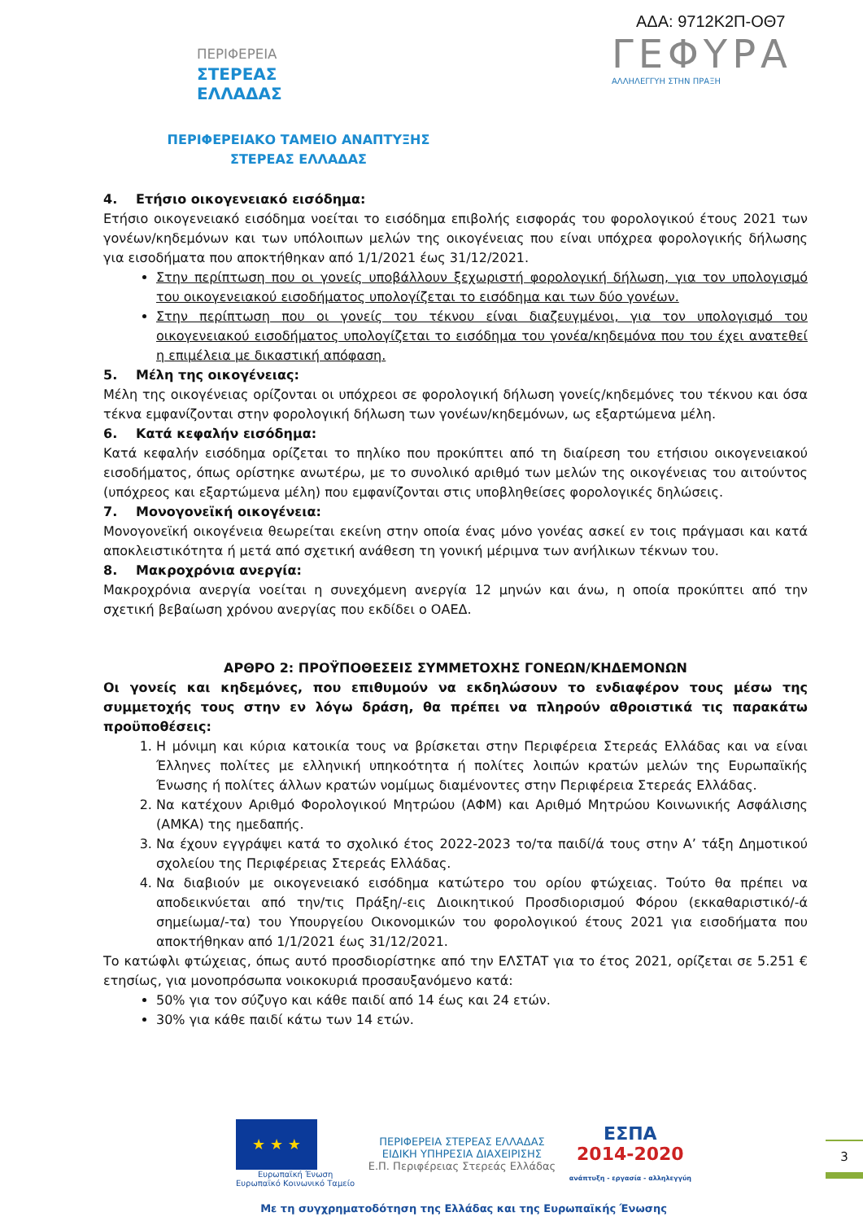ΠΕΡΙΦΕΡΕΙΑ
ΣΤΕΡΕΑΣ
ΕΛΛΑΔΑΣ
ΑΔΑ: 9712Κ2Π-ΟΘ7
ΓΕΦΥΡΑ
ΑΛΛΗΛΕΓΓΥΗ ΣΤΗΝ ΠΡΑΞΗ
ΠΕΡΙΦΕΡΕΙΑΚΟ ΤΑΜΕΙΟ ΑΝΑΠΤΥΞΗΣ
ΣΤΕΡΕΑΣ ΕΛΛΑΔΑΣ
4. Ετήσιο οικογενειακό εισόδημα:
Ετήσιο οικογενειακό εισόδημα νοείται το εισόδημα επιβολής εισφοράς του φορολογικού έτους 2021 των γονέων/κηδεμόνων και των υπόλοιπων μελών της οικογένειας που είναι υπόχρεα φορολογικής δήλωσης για εισοδήματα που αποκτήθηκαν από 1/1/2021 έως 31/12/2021.
Στην περίπτωση που οι γονείς υποβάλλουν ξεχωριστή φορολογική δήλωση, για τον υπολογισμό του οικογενειακού εισοδήματος υπολογίζεται το εισόδημα και των δύο γονέων.
Στην περίπτωση που οι γονείς του τέκνου είναι διαζευγμένοι, για τον υπολογισμό του οικογενειακού εισοδήματος υπολογίζεται το εισόδημα του γονέα/κηδεμόνα που του έχει ανατεθεί η επιμέλεια με δικαστική απόφαση.
5. Μέλη της οικογένειας:
Μέλη της οικογένειας ορίζονται οι υπόχρεοι σε φορολογική δήλωση γονείς/κηδεμόνες του τέκνου και όσα τέκνα εμφανίζονται στην φορολογική δήλωση των γονέων/κηδεμόνων, ως εξαρτώμενα μέλη.
6. Κατά κεφαλήν εισόδημα:
Κατά κεφαλήν εισόδημα ορίζεται το πηλίκο που προκύπτει από τη διαίρεση του ετήσιου οικογενειακού εισοδήματος, όπως ορίστηκε ανωτέρω, με το συνολικό αριθμό των μελών της οικογένειας του αιτούντος (υπόχρεος και εξαρτώμενα μέλη) που εμφανίζονται στις υποβληθείσες φορολογικές δηλώσεις.
7. Μονογονεϊκή οικογένεια:
Μονογονεϊκή οικογένεια θεωρείται εκείνη στην οποία ένας μόνο γονέας ασκεί εν τοις πράγμασι και κατά αποκλειστικότητα ή μετά από σχετική ανάθεση τη γονική μέριμνα των ανήλικων τέκνων του.
8. Μακροχρόνια ανεργία:
Μακροχρόνια ανεργία νοείται η συνεχόμενη ανεργία 12 μηνών και άνω, η οποία προκύπτει από την σχετική βεβαίωση χρόνου ανεργίας που εκδίδει ο ΟΑΕΔ.
ΑΡΘΡΟ 2: ΠΡΟΫΠΟΘΕΣΕΙΣ ΣΥΜΜΕΤΟΧΗΣ ΓΟΝΕΩΝ/ΚΗΔΕΜΟΝΩΝ
Οι γονείς και κηδεμόνες, που επιθυμούν να εκδηλώσουν το ενδιαφέρον τους μέσω της συμμετοχής τους στην εν λόγω δράση, θα πρέπει να πληρούν αθροιστικά τις παρακάτω προϋποθέσεις:
1. Η μόνιμη και κύρια κατοικία τους να βρίσκεται στην Περιφέρεια Στερεάς Ελλάδας και να είναι Έλληνες πολίτες με ελληνική υπηκοότητα ή πολίτες λοιπών κρατών μελών της Ευρωπαϊκής Ένωσης ή πολίτες άλλων κρατών νομίμως διαμένοντες στην Περιφέρεια Στερεάς Ελλάδας.
2. Να κατέχουν Αριθμό Φορολογικού Μητρώου (ΑΦΜ) και Αριθμό Μητρώου Κοινωνικής Ασφάλισης (ΑΜΚΑ) της ημεδαπής.
3. Να έχουν εγγράψει κατά το σχολικό έτος 2022-2023 το/τα παιδί/ά τους στην Α’ τάξη Δημοτικού σχολείου της Περιφέρειας Στερεάς Ελλάδας.
4. Να διαβιούν με οικογενειακό εισόδημα κατώτερο του ορίου φτώχειας. Τούτο θα πρέπει να αποδεικνύεται από την/τις Πράξη/-εις Διοικητικού Προσδιορισμού Φόρου (εκκαθαριστικό/-ά σημείωμα/-τα) του Υπουργείου Οικονομικών του φορολογικού έτους 2021 για εισοδήματα που αποκτήθηκαν από 1/1/2021 έως 31/12/2021.
Το κατώφλι φτώχειας, όπως αυτό προσδιορίστηκε από την ΕΛΣΤΑΤ για το έτος 2021, ορίζεται σε 5.251 € ετησίως, για μονοπρόσωπα νοικοκυριά προσαυξανόμενο κατά:
50% για τον σύζυγο και κάθε παιδί από 14 έως και 24 ετών.
30% για κάθε παιδί κάτω των 14 ετών.
★ ★ ★
Ευρωπαϊκή Ένωση
Ευρωπαϊκό Κοινωνικό Ταμείο
ΠΕΡΙΦΕΡΕΙΑ ΣΤΕΡΕΑΣ ΕΛΛΑΔΑΣ
ΕΙΔΙΚΗ ΥΠΗΡΕΣΙΑ ΔΙΑΧΕΙΡΙΣΗΣ
Ε.Π. Περιφέρειας Στερεάς Ελλάδας
ΕΣΠΑ
2014-2020
ανάπτυξη - εργασία - αλληλεγγύη
Με τη συγχρηματοδότηση της Ελλάδας και της Ευρωπαϊκής Ένωσης
3